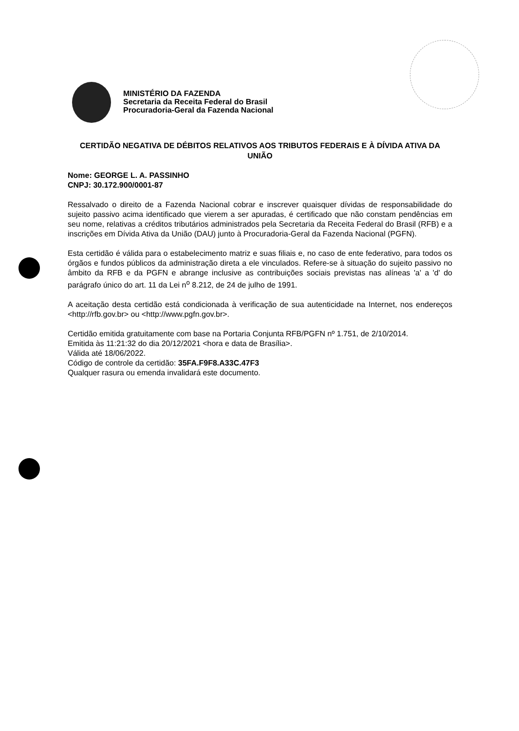MINISTÉRIO DA FAZENDA
Secretaria da Receita Federal do Brasil
Procuradoria-Geral da Fazenda Nacional
CERTIDÃO NEGATIVA DE DÉBITOS RELATIVOS AOS TRIBUTOS FEDERAIS E À DÍVIDA ATIVA DA UNIÃO
Nome: GEORGE L. A. PASSINHO
CNPJ: 30.172.900/0001-87
Ressalvado o direito de a Fazenda Nacional cobrar e inscrever quaisquer dívidas de responsabilidade do sujeito passivo acima identificado que vierem a ser apuradas, é certificado que não constam pendências em seu nome, relativas a créditos tributários administrados pela Secretaria da Receita Federal do Brasil (RFB) e a inscrições em Dívida Ativa da União (DAU) junto à Procuradoria-Geral da Fazenda Nacional (PGFN).
Esta certidão é válida para o estabelecimento matriz e suas filiais e, no caso de ente federativo, para todos os órgãos e fundos públicos da administração direta a ele vinculados. Refere-se à situação do sujeito passivo no âmbito da RFB e da PGFN e abrange inclusive as contribuições sociais previstas nas alíneas 'a' a 'd' do parágrafo único do art. 11 da Lei n<sup>o</sup> 8.212, de 24 de julho de 1991.
A aceitação desta certidão está condicionada à verificação de sua autenticidade na Internet, nos endereços <http://rfb.gov.br> ou <http://www.pgfn.gov.br>.
Certidão emitida gratuitamente com base na Portaria Conjunta RFB/PGFN nº 1.751, de 2/10/2014.
Emitida às 11:21:32 do dia 20/12/2021 <hora e data de Brasília>.
Válida até 18/06/2022.
Código de controle da certidão: 35FA.F9F8.A33C.47F3
Qualquer rasura ou emenda invalidará este documento.